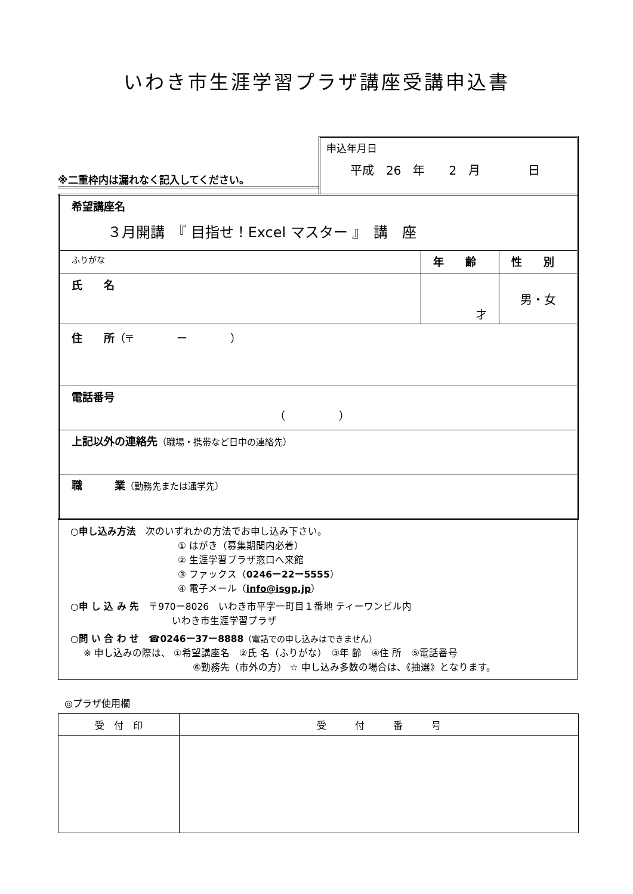いわき市生涯学習プラザ講座受講申込書
※二重枠内は漏れなく記入してください。
申込年月日
平成　26　年　　2　月　　　　日
| 希望講座名 ３月開講 『 目指せ！Excel マスター 』 講 座 | | |
| ふりがな | 年 齢 | 性 別 |
| 氏 名 | 才 | 男・女 |
| 住 所 （〒 ー ） | | |
| 電話番号 （ ） | | |
| 上記以外の連絡先 （職場・携帯など日中の連絡先） | | |
| 職 業 （勤務先または通学先） | | |
○申し込み方法　次のいずれかの方法でお申し込み下さい。
① はがき（募集期間内必着）
② 生涯学習プラザ窓口へ来館
③ ファックス（0246ー22ー5555）
④ 電子メール（info@isgp.jp）
○申 し 込 み 先　〒970ー8026　いわき市平字一町目１番地 ティーワンビル内
いわき市生涯学習プラザ
○問 い 合 わ せ　☎0246ー37ー8888（電話での申し込みはできません）
※ 申し込みの際は、 ①希望講座名　②氏 名（ふりがな）　③年 齢　④住 所　⑤電話番号
⑥勤務先（市外の方） ☆ 申し込み多数の場合は、《抽選》となります。
◎プラザ使用欄
| 受 付 印 | 受 付 番 号 |
| --- | --- |